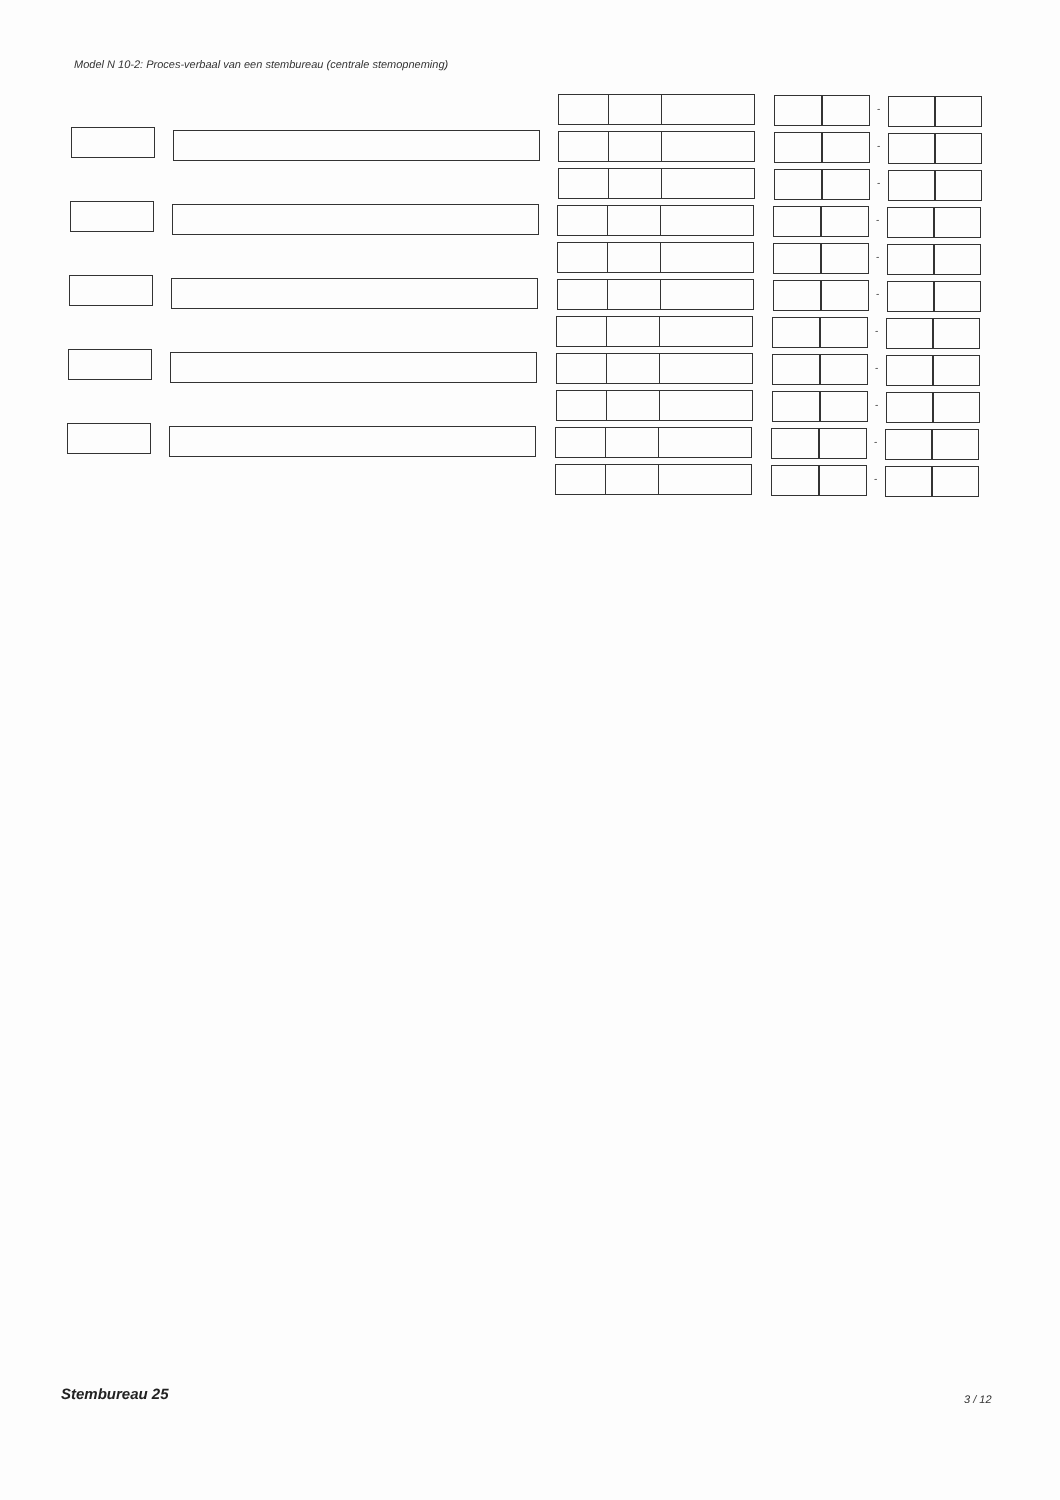Model N 10-2: Proces-verbaal van een stembureau (centrale stemopneming)
-
-
-
-
-
-
-
-
-
-
-
Stembureau 25 3 / 12